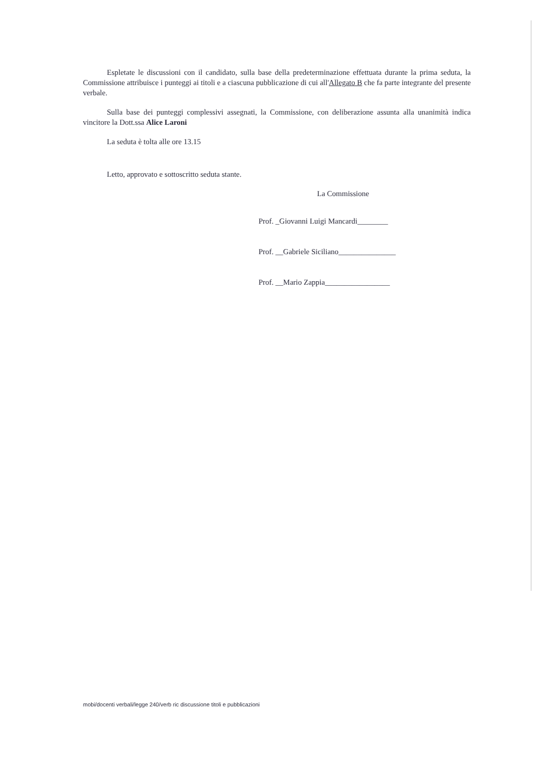Espletate le discussioni con il candidato, sulla base della predeterminazione effettuata durante la prima seduta, la Commissione attribuisce i punteggi ai titoli e a ciascuna pubblicazione di cui all'Allegato B che fa parte integrante del presente verbale.
Sulla base dei punteggi complessivi assegnati, la Commissione, con deliberazione assunta alla unanimità indica vincitore la Dott.ssa Alice Laroni
La seduta è tolta alle ore 13.15
Letto, approvato e sottoscritto seduta stante.
La Commissione
Prof. _Giovanni Luigi Mancardi________
Prof. __Gabriele Siciliano_______________
Prof. __Mario Zappia_________________
mobi/docenti verbali/legge 240/verb ric discussione titoli e pubblicazioni